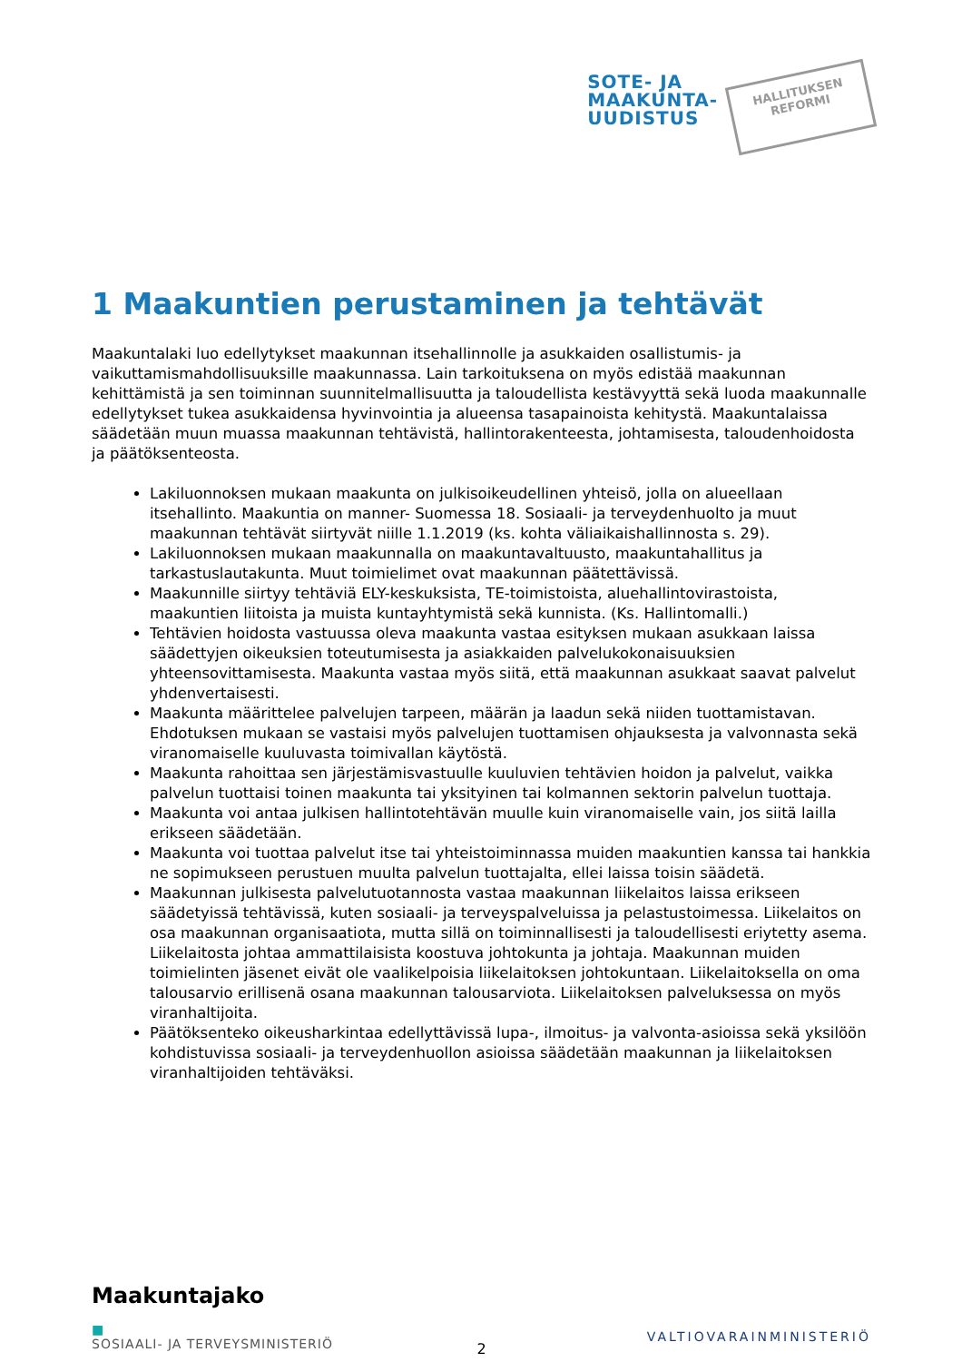SOTE- JA
MAAKUNTA-
UUDISTUS
HALLITUKSEN
REFORMI
1 Maakuntien perustaminen ja tehtävät
Maakuntalaki luo edellytykset maakunnan itsehallinnolle ja asukkaiden osallistumis- ja vaikuttamismahdollisuuksille maakunnassa. Lain tarkoituksena on myös edistää maakunnan kehittämistä ja sen toiminnan suunnitelmallisuutta ja taloudellista kestävyyttä sekä luoda maakunnalle edellytykset tukea asukkaidensa hyvinvointia ja alueensa tasapainoista kehitystä. Maakuntalaissa säädetään muun muassa maakunnan tehtävistä, hallintorakenteesta, johtamisesta, taloudenhoidosta ja päätöksenteosta.
Lakiluonnoksen mukaan maakunta on julkisoikeudellinen yhteisö, jolla on alueellaan itsehallinto. Maakuntia on manner- Suomessa 18. Sosiaali- ja terveydenhuolto ja muut maakunnan tehtävät siirtyvät niille 1.1.2019 (ks. kohta väliaikaishallinnosta s. 29).
Lakiluonnoksen mukaan maakunnalla on maakuntavaltuusto, maakuntahallitus ja tarkastuslautakunta. Muut toimielimet ovat maakunnan päätettävissä.
Maakunnille siirtyy tehtäviä ELY-keskuksista, TE-toimistoista, aluehallintovirastoista, maakuntien liitoista ja muista kuntayhtymistä sekä kunnista. (Ks. Hallintomalli.)
Tehtävien hoidosta vastuussa oleva maakunta vastaa esityksen mukaan asukkaan laissa säädettyjen oikeuksien toteutumisesta ja asiakkaiden palvelukokonaisuuksien yhteensovittamisesta. Maakunta vastaa myös siitä, että maakunnan asukkaat saavat palvelut yhdenvertaisesti.
Maakunta määrittelee palvelujen tarpeen, määrän ja laadun sekä niiden tuottamistavan. Ehdotuksen mukaan se vastaisi myös palvelujen tuottamisen ohjauksesta ja valvonnasta sekä viranomaiselle kuuluvasta toimivallan käytöstä.
Maakunta rahoittaa sen järjestämisvastuulle kuuluvien tehtävien hoidon ja palvelut, vaikka palvelun tuottaisi toinen maakunta tai yksityinen tai kolmannen sektorin palvelun tuottaja.
Maakunta voi antaa julkisen hallintotehtävän muulle kuin viranomaiselle vain, jos siitä lailla erikseen säädetään.
Maakunta voi tuottaa palvelut itse tai yhteistoiminnassa muiden maakuntien kanssa tai hankkia ne sopimukseen perustuen muulta palvelun tuottajalta, ellei laissa toisin säädetä.
Maakunnan julkisesta palvelutuotannosta vastaa maakunnan liikelaitos laissa erikseen säädetyissä tehtävissä, kuten sosiaali- ja terveyspalveluissa ja pelastustoimessa. Liikelaitos on osa maakunnan organisaatiota, mutta sillä on toiminnallisesti ja taloudellisesti eriytetty asema. Liikelaitosta johtaa ammattilaisista koostuva johtokunta ja johtaja. Maakunnan muiden toimielinten jäsenet eivät ole vaalikelpoisia liikelaitoksen johtokuntaan. Liikelaitoksella on oma talousarvio erillisenä osana maakunnan talousarviota. Liikelaitoksen palveluksessa on myös viranhaltijoita.
Päätöksenteko oikeusharkintaa edellyttävissä lupa-, ilmoitus- ja valvonta-asioissa sekä yksilöön kohdistuvissa sosiaali- ja terveydenhuollon asioissa säädetään maakunnan ja liikelaitoksen viranhaltijoiden tehtäväksi.
Maakuntajako
■
SOSIAALI- JA TERVEYSMINISTERIÖ
VALTIOVARAINMINISTERIÖ
2